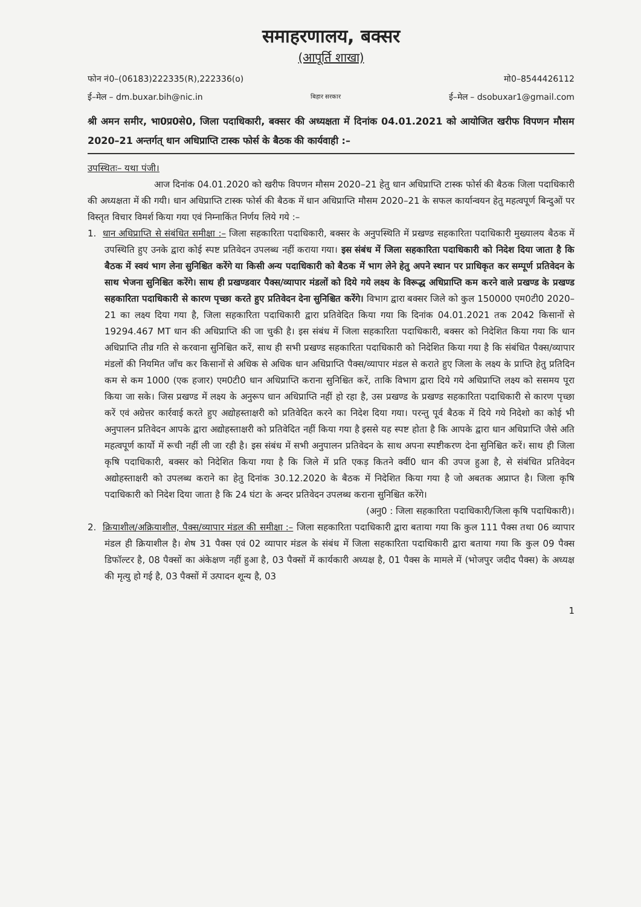समाहरणालय, बक्सर
(आपूर्ति शाखा)
फोन नं0–(06183)222335(R),222336(o) मो0–8544426112
ई–मेल – dm.buxar.bih@nic.in बिहार सरकार ई–मेल – dsobuxar1@gmail.com
श्री अमन समीर, भा0प्र0से0, जिला पदाधिकारी, बक्सर की अध्यक्षता में दिनांक 04.01.2021 को आयोजित खरीफ विपणन मौसम 2020–21 अन्तर्गत् धान अधिप्राप्ति टास्क फोर्स के बैठक की कार्यवाही :–
उपस्थितः– यथा पंजी।
आज दिनांक 04.01.2020 को खरीफ विपणन मौसम 2020–21 हेतु धान अधिप्राप्ति टास्क फोर्स की बैठक जिला पदाधिकारी की अध्यक्षता में की गयी। धान अधिप्राप्ति टास्क फोर्स की बैठक में धान अधिप्राप्ति मौसम 2020–21 के सफल कार्यान्वयन हेतु महत्वपूर्ण बिन्दुओं पर विस्तृत विचार विमर्श किया गया एवं निम्नाकिंत निर्णय लिये गये :–
1. धान अधिप्राप्ति से संबंधित समीक्षा :– जिला सहकारिता पदाधिकारी, बक्सर के अनुपस्थिति में प्रखण्ड सहकारिता पदाधिकारी मुख्यालय बैठक में उपस्थिति हुए उनके द्वारा कोई स्पष्ट प्रतिवेदन उपलब्ध नहीं कराया गया। इस संबंध में जिला सहकारिता पदाधिकारी को निदेश दिया जाता है कि बैठक में स्वयं भाग लेना सुनिश्चित करेंगे या किसी अन्य पदाधिकारी को बैठक में भाग लेने हेतु अपने स्थान पर प्राधिकृत कर सम्पूर्ण प्रतिवेदन के साथ भेजना सुनिश्चित करेंगे। साथ ही प्रखण्डवार पैक्स/व्यापार मंडलों को दिये गये लक्ष्य के विरूद्ध अधिप्राप्ति कम करने वाले प्रखण्ड के प्रखण्ड सहकारिता पदाधिकारी से कारण पृच्छा करते हुए प्रतिवेदन देना सुनिश्चित करेंगे। विभाग द्वारा बक्सर जिले को कुल 150000 एम0टी0 2020–21 का लक्ष्य दिया गया है, जिला सहकारिता पदाधिकारी द्वारा प्रतिवेदित किया गया कि दिनांक 04.01.2021 तक 2042 किसानों से 19294.467 MT धान की अधिप्राप्ति की जा चुकी है। इस संबंध में जिला सहकारिता पदाधिकारी, बक्सर को निदेशित किया गया कि धान अधिप्राप्ति तीव्र गति से करवाना सुनिश्चित करें, साथ ही सभी प्रखण्ड सहकारिता पदाधिकारी को निदेशित किया गया है कि संबंधित पैक्स/व्यापार मंडलों की नियमित जाँच कर किसानों से अधिक से अधिक धान अधिप्राप्ति पैक्स/व्यापार मंडल से कराते हुए जिला के लक्ष्य के प्राप्ति हेतु प्रतिदिन कम से कम 1000 (एक हजार) एम0टी0 धान अधिप्राप्ति कराना सुनिश्चित करें, ताकि विभाग द्वारा दिये गये अधिप्राप्ति लक्ष्य को ससमय पूरा किया जा सके। जिस प्रखण्ड में लक्ष्य के अनुरूप धान अधिप्राप्ति नहीं हो रहा है, उस प्रखण्ड के प्रखण्ड सहकारिता पदाधिकारी से कारण पृच्छा करें एवं अग्रेत्तर कार्रवाई करते हुए अद्योहस्ताक्षरी को प्रतिवेदित करने का निदेश दिया गया। परन्तु पूर्व बैठक में दिये गये निदेशो का कोई भी अनुपालन प्रतिवेदन आपके द्वारा अद्योहस्ताक्षरी को प्रतिवेदित नहीं किया गया है इससे यह स्पष्ट होता है कि आपके द्वारा धान अधिप्राप्ति जैसे अति महत्वपूर्ण कार्यो में रूची नहीं ली जा रही है। इस संबंध में सभी अनुपालन प्रतिवेदन के साथ अपना स्पष्टीकरण देना सुनिश्चित करें। साथ ही जिला कृषि पदाधिकारी, बक्सर को निदेशित किया गया है कि जिले में प्रति एकड़ कितने क्वीं0 धान की उपज हुआ है, से संबंधित प्रतिवेदन अद्योहस्ताक्षरी को उपलब्ध कराने का हेतु दिनांक 30.12.2020 के बैठक में निदेशित किया गया है जो अबतक अप्राप्त है। जिला कृषि पदाधिकारी को निदेश दिया जाता है कि 24 घंटा के अन्दर प्रतिवेदन उपलब्ध कराना सुनिश्चित करेंगे।
(अनु0 : जिला सहकारिता पदाधिकारी/जिला कृषि पदाधिकारी)।
2. क्रियाशील/अक्रियाशील, पैक्स/व्यापार मंडल की समीक्षा :– जिला सहकारिता पदाधिकारी द्वारा बताया गया कि कुल 111 पैक्स तथा 06 व्यापार मंडल ही क्रियाशील है। शेष 31 पैक्स एवं 02 व्यापार मंडल के संबंध में जिला सहकारिता पदाधिकारी द्वारा बताया गया कि कुल 09 पैक्स डिफॉल्टर है, 08 पैक्सों का अंकेक्षण नहीं हुआ है, 03 पैक्सों में कार्यकारी अध्यक्ष है, 01 पैक्स के मामले में (भोजपुर जदीद पैक्स) के अध्यक्ष की मृत्यु हो गई है, 03 पैक्सों में उत्पादन शून्य है, 03
1